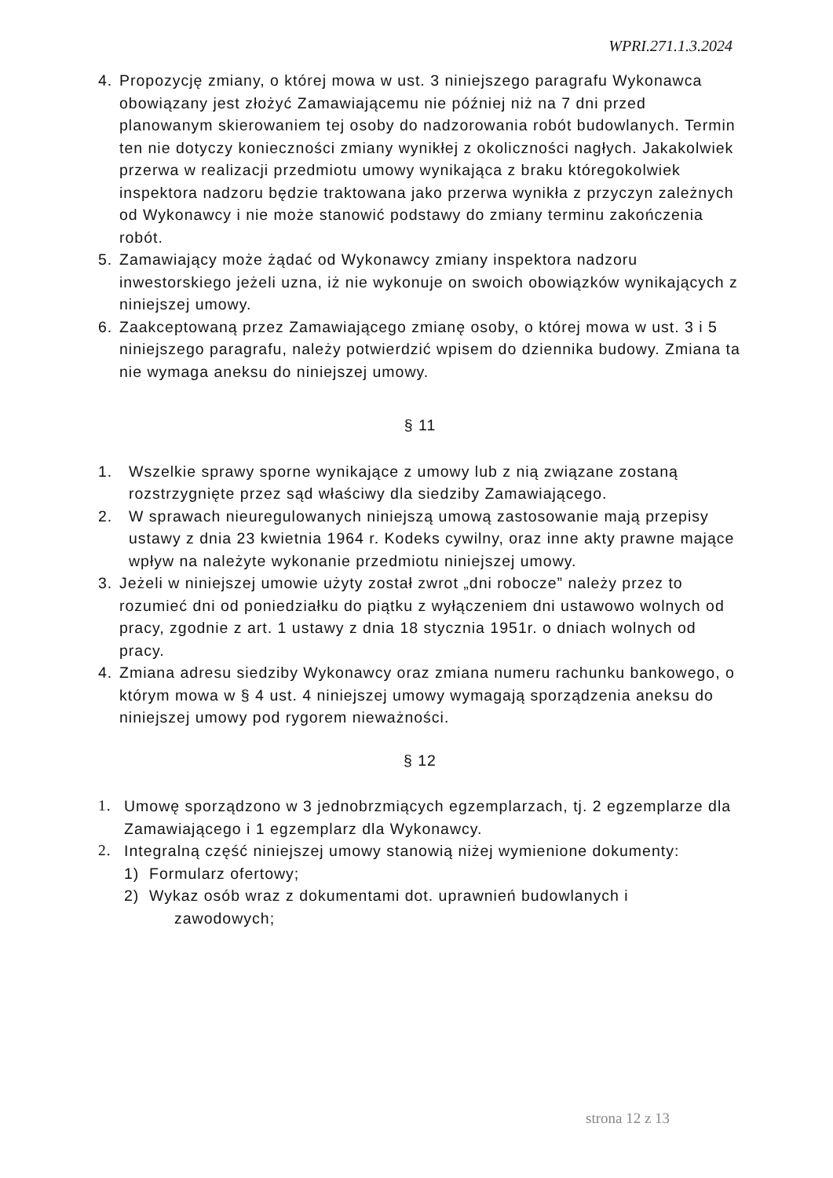WPRI.271.1.3.2024
4. Propozycję zmiany, o której mowa w ust. 3 niniejszego paragrafu Wykonawca obowiązany jest złożyć Zamawiającemu nie później niż na 7 dni przed planowanym skierowaniem tej osoby do nadzorowania robót budowlanych. Termin ten nie dotyczy konieczności zmiany wynikłej z okoliczności nagłych. Jakakolwiek przerwa w realizacji przedmiotu umowy wynikająca z braku któregokolwiek inspektora nadzoru będzie traktowana jako przerwa wynikła z przyczyn zależnych od Wykonawcy i nie może stanowić podstawy do zmiany terminu zakończenia robót.
5. Zamawiający może żądać od Wykonawcy zmiany inspektora nadzoru inwestorskiego jeżeli uzna, iż nie wykonuje on swoich obowiązków wynikających z niniejszej umowy.
6. Zaakceptowaną przez Zamawiającego zmianę osoby, o której mowa w ust. 3 i 5 niniejszego paragrafu, należy potwierdzić wpisem do dziennika budowy. Zmiana ta nie wymaga aneksu do niniejszej umowy.
§ 11
1. Wszelkie sprawy sporne wynikające z umowy lub z nią związane zostaną rozstrzygnięte przez sąd właściwy dla siedziby Zamawiającego.
2. W sprawach nieuregulowanych niniejszą umową zastosowanie mają przepisy ustawy z dnia 23 kwietnia 1964 r. Kodeks cywilny, oraz inne akty prawne mające wpływ na należyte wykonanie przedmiotu niniejszej umowy.
3. Jeżeli w niniejszej umowie użyty został zwrot „dni robocze” należy przez to rozumieć dni od poniedziałku do piątku z wyłączeniem dni ustawowo wolnych od pracy, zgodnie z art. 1 ustawy z dnia 18 stycznia 1951r. o dniach wolnych od pracy.
4. Zmiana adresu siedziby Wykonawcy oraz zmiana numeru rachunku bankowego, o którym mowa w § 4 ust. 4 niniejszej umowy wymagają sporządzenia aneksu do niniejszej umowy pod rygorem nieważności.
§ 12
1. Umowę sporządzono w 3 jednobrzmiących egzemplarzach, tj. 2 egzemplarze dla Zamawiającego i 1 egzemplarz dla Wykonawcy.
2. Integralną część niniejszej umowy stanowią niżej wymienione dokumenty:
1) Formularz ofertowy;
2) Wykaz osób wraz z dokumentami dot. uprawnień budowlanych i
zawodowych;
strona 12 z 13